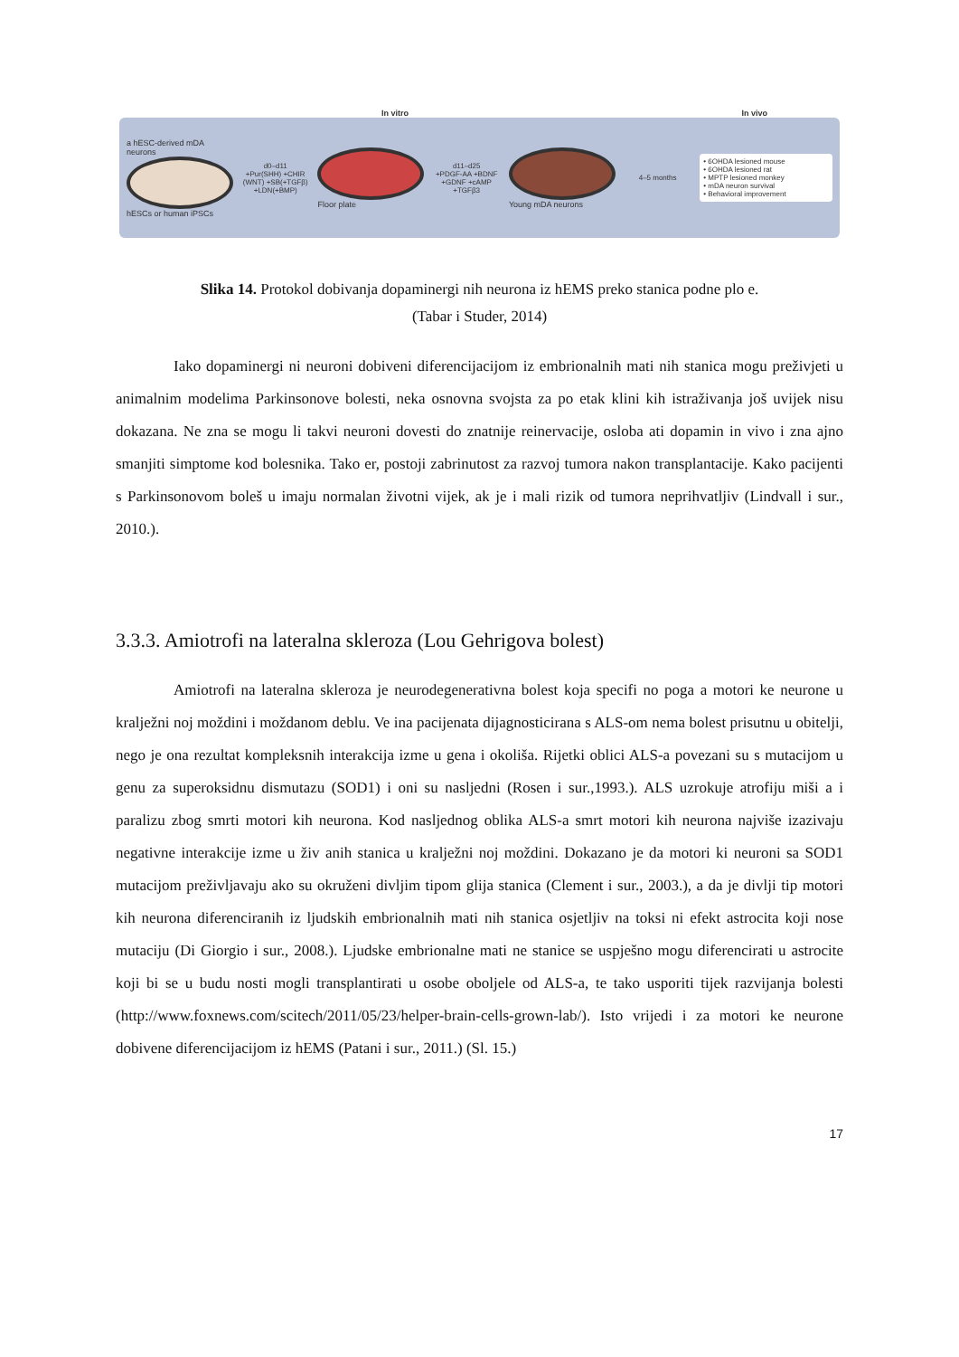In vitro In vivo
a hESC-derived mDA neurons
hESCs or human iPSCs
d0–d11
+Pur(SHH) +CHIR (WNT) +SB(+TGFβ) +LDN(+BMP)
Floor plate
d11–d25
+PDGF-AA +BDNF +GDNF +cAMP +TGFβ3
Young mDA neurons 4–5 months
• 6OHDA lesioned mouse
• 6OHDA lesioned rat
• MPTP lesioned monkey
• mDA neuron survival
• Behavioral improvement
Slika 14. Protokol dobivanja dopaminergi nih neurona iz hEMS preko stanica podne plo e.
(Tabar i Studer, 2014)
Iako dopaminergi ni neuroni dobiveni diferencijacijom iz embrionalnih mati nih stanica mogu preživjeti u animalnim modelima Parkinsonove bolesti, neka osnovna svojsta za po etak klini kih istraživanja još uvijek nisu dokazana. Ne zna se mogu li takvi neuroni dovesti do znatnije reinervacije, osloba ati dopamin in vivo i zna ajno smanjiti simptome kod bolesnika. Tako er, postoji zabrinutost za razvoj tumora nakon transplantacije. Kako pacijenti s Parkinsonovom boleš u imaju normalan životni vijek, ak je i mali rizik od tumora neprihvatljiv (Lindvall i sur., 2010.).
3.3.3. Amiotrofi na lateralna skleroza (Lou Gehrigova bolest)
Amiotrofi na lateralna skleroza je neurodegenerativna bolest koja specifi no poga a motori ke neurone u kralježni noj moždini i moždanom deblu. Ve ina pacijenata dijagnosticirana s ALS-om nema bolest prisutnu u obitelji, nego je ona rezultat kompleksnih interakcija izme u gena i okoliša. Rijetki oblici ALS-a povezani su s mutacijom u genu za superoksidnu dismutazu (SOD1) i oni su nasljedni (Rosen i sur.,1993.). ALS uzrokuje atrofiju miši a i paralizu zbog smrti motori kih neurona. Kod nasljednog oblika ALS-a smrt motori kih neurona najviše izazivaju negativne interakcije izme u živ anih stanica u kralježni noj moždini. Dokazano je da motori ki neuroni sa SOD1 mutacijom preživljavaju ako su okruženi divljim tipom glija stanica (Clement i sur., 2003.), a da je divlji tip motori kih neurona diferenciranih iz ljudskih embrionalnih mati nih stanica osjetljiv na toksi ni efekt astrocita koji nose mutaciju (Di Giorgio i sur., 2008.). Ljudske embrionalne mati ne stanice se uspješno mogu diferencirati u astrocite koji bi se u budu nosti mogli transplantirati u osobe oboljele od ALS-a, te tako usporiti tijek razvijanja bolesti (http://www.foxnews.com/scitech/2011/05/23/helper-brain-cells-grown-lab/). Isto vrijedi i za motori ke neurone dobivene diferencijacijom iz hEMS (Patani i sur., 2011.) (Sl. 15.)
17